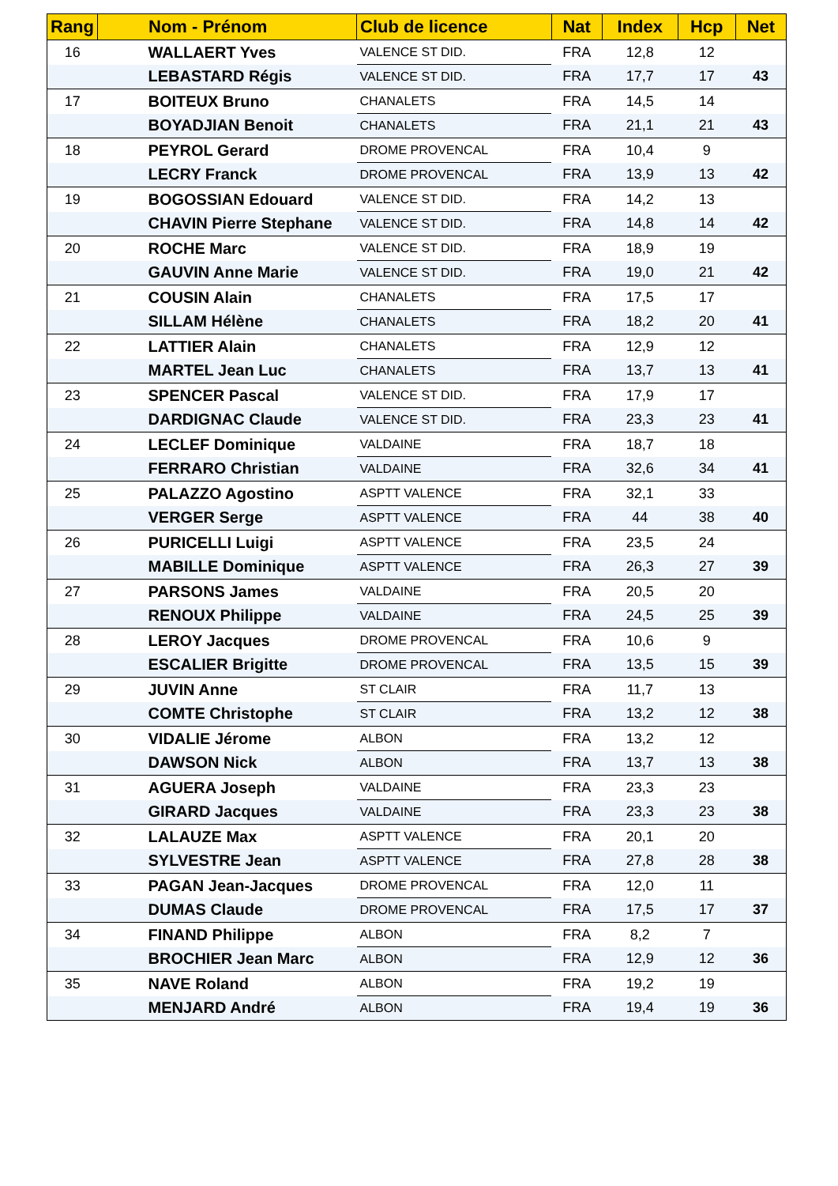| Rang | Nom - Prénom | Club de licence | Nat | Index | Hcp | Net |
| --- | --- | --- | --- | --- | --- | --- |
| 16 | WALLAERT Yves | VALENCE ST DID. | FRA | 12,8 | 12 | |
| | LEBASTARD Régis | VALENCE ST DID. | FRA | 17,7 | 17 | 43 |
| 17 | BOITEUX Bruno | CHANALETS | FRA | 14,5 | 14 | |
| | BOYADJIAN Benoit | CHANALETS | FRA | 21,1 | 21 | 43 |
| 18 | PEYROL Gerard | DROME PROVENCAL | FRA | 10,4 | 9 | |
| | LECRY Franck | DROME PROVENCAL | FRA | 13,9 | 13 | 42 |
| 19 | BOGOSSIAN Edouard | VALENCE ST DID. | FRA | 14,2 | 13 | |
| | CHAVIN Pierre Stephane | VALENCE ST DID. | FRA | 14,8 | 14 | 42 |
| 20 | ROCHE Marc | VALENCE ST DID. | FRA | 18,9 | 19 | |
| | GAUVIN Anne Marie | VALENCE ST DID. | FRA | 19,0 | 21 | 42 |
| 21 | COUSIN Alain | CHANALETS | FRA | 17,5 | 17 | |
| | SILLAM Hélène | CHANALETS | FRA | 18,2 | 20 | 41 |
| 22 | LATTIER Alain | CHANALETS | FRA | 12,9 | 12 | |
| | MARTEL Jean Luc | CHANALETS | FRA | 13,7 | 13 | 41 |
| 23 | SPENCER Pascal | VALENCE ST DID. | FRA | 17,9 | 17 | |
| | DARDIGNAC Claude | VALENCE ST DID. | FRA | 23,3 | 23 | 41 |
| 24 | LECLEF Dominique | VALDAINE | FRA | 18,7 | 18 | |
| | FERRARO Christian | VALDAINE | FRA | 32,6 | 34 | 41 |
| 25 | PALAZZO Agostino | ASPTT VALENCE | FRA | 32,1 | 33 | |
| | VERGER Serge | ASPTT VALENCE | FRA | 44 | 38 | 40 |
| 26 | PURICELLI Luigi | ASPTT VALENCE | FRA | 23,5 | 24 | |
| | MABILLE Dominique | ASPTT VALENCE | FRA | 26,3 | 27 | 39 |
| 27 | PARSONS James | VALDAINE | FRA | 20,5 | 20 | |
| | RENOUX Philippe | VALDAINE | FRA | 24,5 | 25 | 39 |
| 28 | LEROY Jacques | DROME PROVENCAL | FRA | 10,6 | 9 | |
| | ESCALIER Brigitte | DROME PROVENCAL | FRA | 13,5 | 15 | 39 |
| 29 | JUVIN Anne | ST CLAIR | FRA | 11,7 | 13 | |
| | COMTE Christophe | ST CLAIR | FRA | 13,2 | 12 | 38 |
| 30 | VIDALIE Jérome | ALBON | FRA | 13,2 | 12 | |
| | DAWSON Nick | ALBON | FRA | 13,7 | 13 | 38 |
| 31 | AGUERA Joseph | VALDAINE | FRA | 23,3 | 23 | |
| | GIRARD Jacques | VALDAINE | FRA | 23,3 | 23 | 38 |
| 32 | LALAUZE Max | ASPTT VALENCE | FRA | 20,1 | 20 | |
| | SYLVESTRE Jean | ASPTT VALENCE | FRA | 27,8 | 28 | 38 |
| 33 | PAGAN Jean-Jacques | DROME PROVENCAL | FRA | 12,0 | 11 | |
| | DUMAS Claude | DROME PROVENCAL | FRA | 17,5 | 17 | 37 |
| 34 | FINAND Philippe | ALBON | FRA | 8,2 | 7 | |
| | BROCHIER Jean Marc | ALBON | FRA | 12,9 | 12 | 36 |
| 35 | NAVE Roland | ALBON | FRA | 19,2 | 19 | |
| | MENJARD André | ALBON | FRA | 19,4 | 19 | 36 |